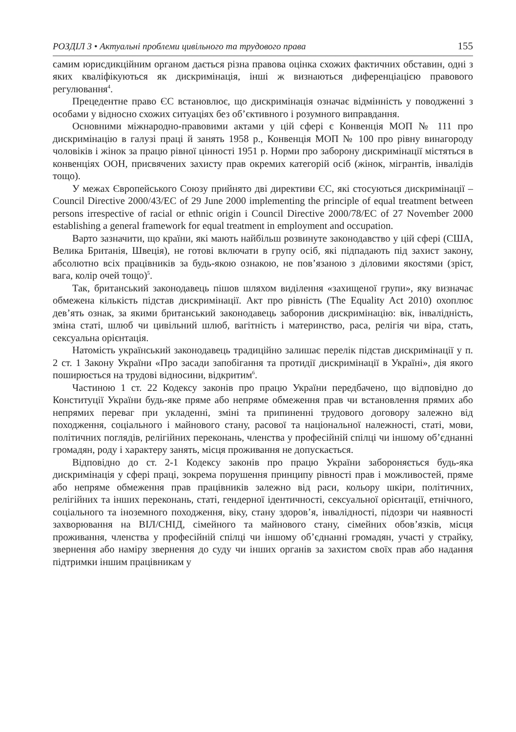РОЗДІЛ 3 • Актуальні проблеми цивільного та трудового права 155
самим юрисдикційним органом дається різна правова оцінка схожих фактичних обставин, одні з яких кваліфікуються як дискримінація, інші ж визнаються диференціацією правового регулювання<sup>4</sup>.
Прецедентне право ЄС встановлює, що дискримінація означає відмінність у поводженні з особами у відносно схожих ситуаціях без об’єктивного і розумного виправдання.
Основними міжнародно-правовими актами у цій сфері є Конвенція МОП № 111 про дискримінацію в галузі праці й занять 1958 р., Конвенція МОП № 100 про рівну винагороду чоловіків і жінок за працю рівної цінності 1951 р. Норми про заборону дискримінації містяться в конвенціях ООН, присвячених захисту прав окремих категорій осіб (жінок, мігрантів, інвалідів тощо).
У межах Європейського Союзу прийнято дві директиви ЄС, які стосуються дискримінації – Council Directive 2000/43/EC of 29 June 2000 implementing the principle of equal treatment between persons irrespective of racial or ethnic origin і Council Directive 2000/78/EC of 27 November 2000 establishing a general framework for equal treatment in employment and occupation.
Варто зазначити, що країни, які мають найбільш розвинуте законодавство у цій сфері (США, Велика Британія, Швеція), не готові включати в групу осіб, які підпадають під захист закону, абсолютно всіх працівників за будь-якою ознакою, не пов’язаною з діловими якостями (зріст, вага, колір очей тощо)<sup>5</sup>.
Так, британський законодавець пішов шляхом виділення «захищеної групи», яку визначає обмежена кількість підстав дискримінації. Акт про рівність (The Equality Act 2010) охоплює дев’ять ознак, за якими британський законодавець заборонив дискримінацію: вік, інвалідність, зміна статі, шлюб чи цивільний шлюб, вагітність і материнство, раса, релігія чи віра, стать, сексуальна орієнтація.
Натомість український законодавець традиційно залишає перелік підстав дискримінації у п. 2 ст. 1 Закону України «Про засади запобігання та протидії дискримінації в Україні», дія якого поширюється на трудові відносини, відкритим<sup>6</sup>.
Частиною 1 ст. 22 Кодексу законів про працю України передбачено, що відповідно до Конституції України будь-яке пряме або непряме обмеження прав чи встановлення прямих або непрямих переваг при укладенні, зміні та припиненні трудового договору залежно від походження, соціального і майнового стану, расової та національної належності, статі, мови, політичних поглядів, релігійних переконань, членства у професійній спілці чи іншому об’єднанні громадян, роду і характеру занять, місця проживання не допускається.
Відповідно до ст. 2-1 Кодексу законів про працю України забороняється будь-яка дискримінація у сфері праці, зокрема порушення принципу рівності прав і можливостей, пряме або непряме обмеження прав працівників залежно від раси, кольору шкіри, політичних, релігійних та інших переконань, статі, гендерної ідентичності, сексуальної орієнтації, етнічного, соціального та іноземного походження, віку, стану здоров’я, інвалідності, підозри чи наявності захворювання на ВІЛ/СНІД, сімейного та майнового стану, сімейних обов’язків, місця проживання, членства у професійній спілці чи іншому об’єднанні громадян, участі у страйку, звернення або наміру звернення до суду чи інших органів за захистом своїх прав або надання підтримки іншим працівникам у